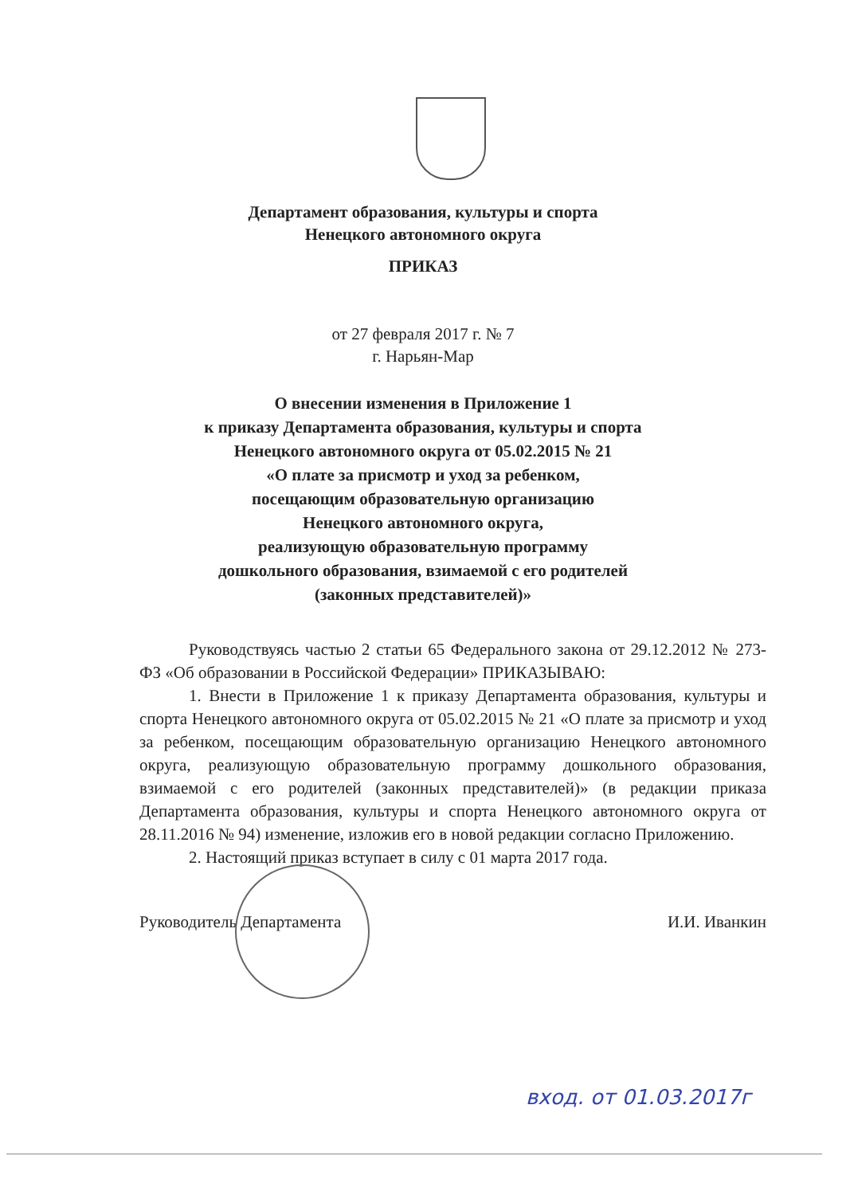Департамент образования, культуры и спорта
Ненецкого автономного округа
ПРИКАЗ
от 27 февраля 2017 г. № 7
г. Нарьян-Мар
О внесении изменения в Приложение 1
к приказу Департамента образования, культуры и спорта
Ненецкого автономного округа от 05.02.2015 № 21
«О плате за присмотр и уход за ребенком,
посещающим образовательную организацию
Ненецкого автономного округа,
реализующую образовательную программу
дошкольного образования, взимаемой с его родителей
(законных представителей)»
Руководствуясь частью 2 статьи 65 Федерального закона от 29.12.2012 № 273-ФЗ «Об образовании в Российской Федерации» ПРИКАЗЫВАЮ:
1. Внести в Приложение 1 к приказу Департамента образования, культуры и спорта Ненецкого автономного округа от 05.02.2015 № 21 «О плате за присмотр и уход за ребенком, посещающим образовательную организацию Ненецкого автономного округа, реализующую образовательную программу дошкольного образования, взимаемой с его родителей (законных представителей)» (в редакции приказа Департамента образования, культуры и спорта Ненецкого автономного округа от 28.11.2016 № 94) изменение, изложив его в новой редакции согласно Приложению.
2. Настоящий приказ вступает в силу с 01 марта 2017 года.
Руководитель Департамента И.И. Иванкин
вход. от 01.03.2017г